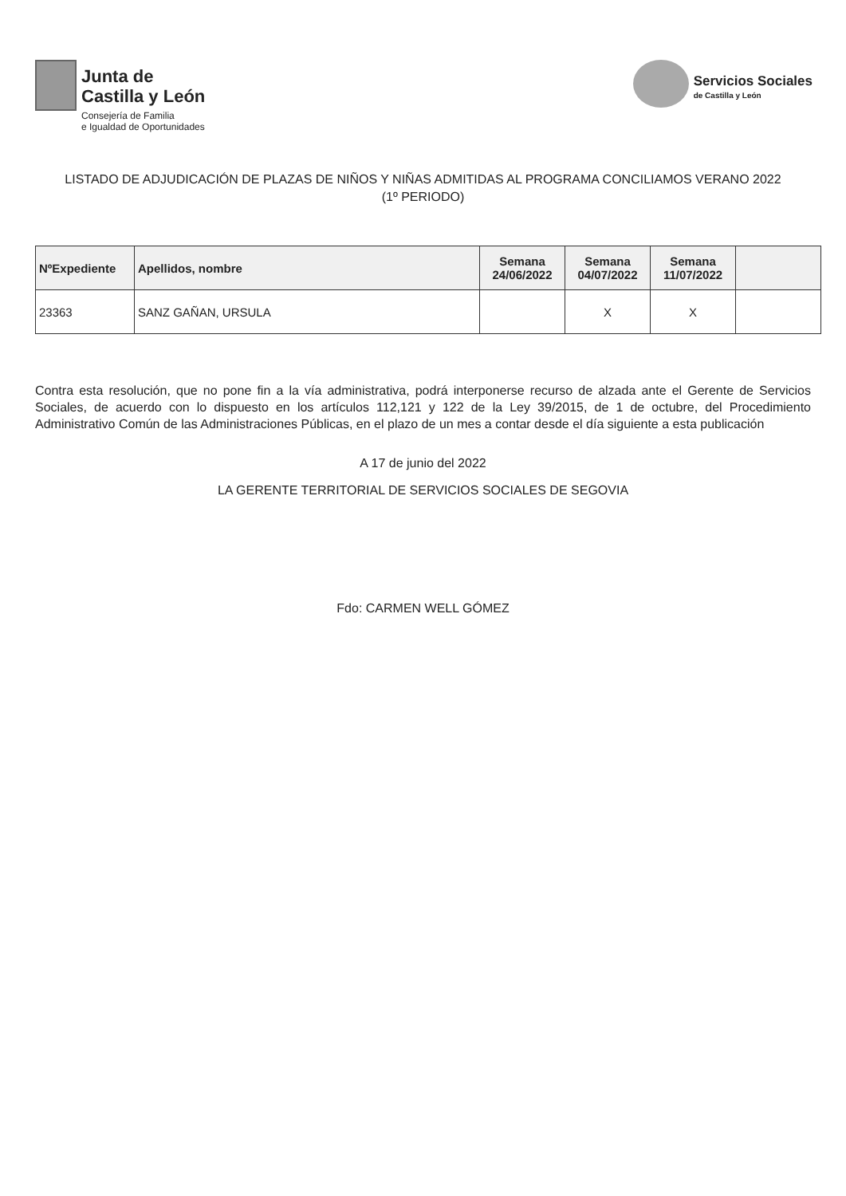Junta de
Castilla y León
Consejería de Familia
e Igualdad de Oportunidades
Servicios Sociales
de Castilla y León
LISTADO DE ADJUDICACIÓN DE PLAZAS DE NIÑOS Y NIÑAS ADMITIDAS AL PROGRAMA CONCILIAMOS VERANO 2022 (1º PERIODO)
| NºExpediente | Apellidos, nombre | Semana 24/06/2022 | Semana 04/07/2022 | Semana 11/07/2022 | |
| --- | --- | --- | --- | --- | --- |
| 23363 | SANZ GAÑAN, URSULA | | X | X | |
Contra esta resolución, que no pone fin a la vía administrativa, podrá interponerse recurso de alzada ante el Gerente de Servicios Sociales, de acuerdo con lo dispuesto en los artículos 112,121 y 122 de la Ley 39/2015, de 1 de octubre, del Procedimiento Administrativo Común de las Administraciones Públicas, en el plazo de un mes a contar desde el día siguiente a esta publicación
A 17 de junio del 2022
LA GERENTE TERRITORIAL DE SERVICIOS SOCIALES DE SEGOVIA
Fdo: CARMEN WELL GÓMEZ